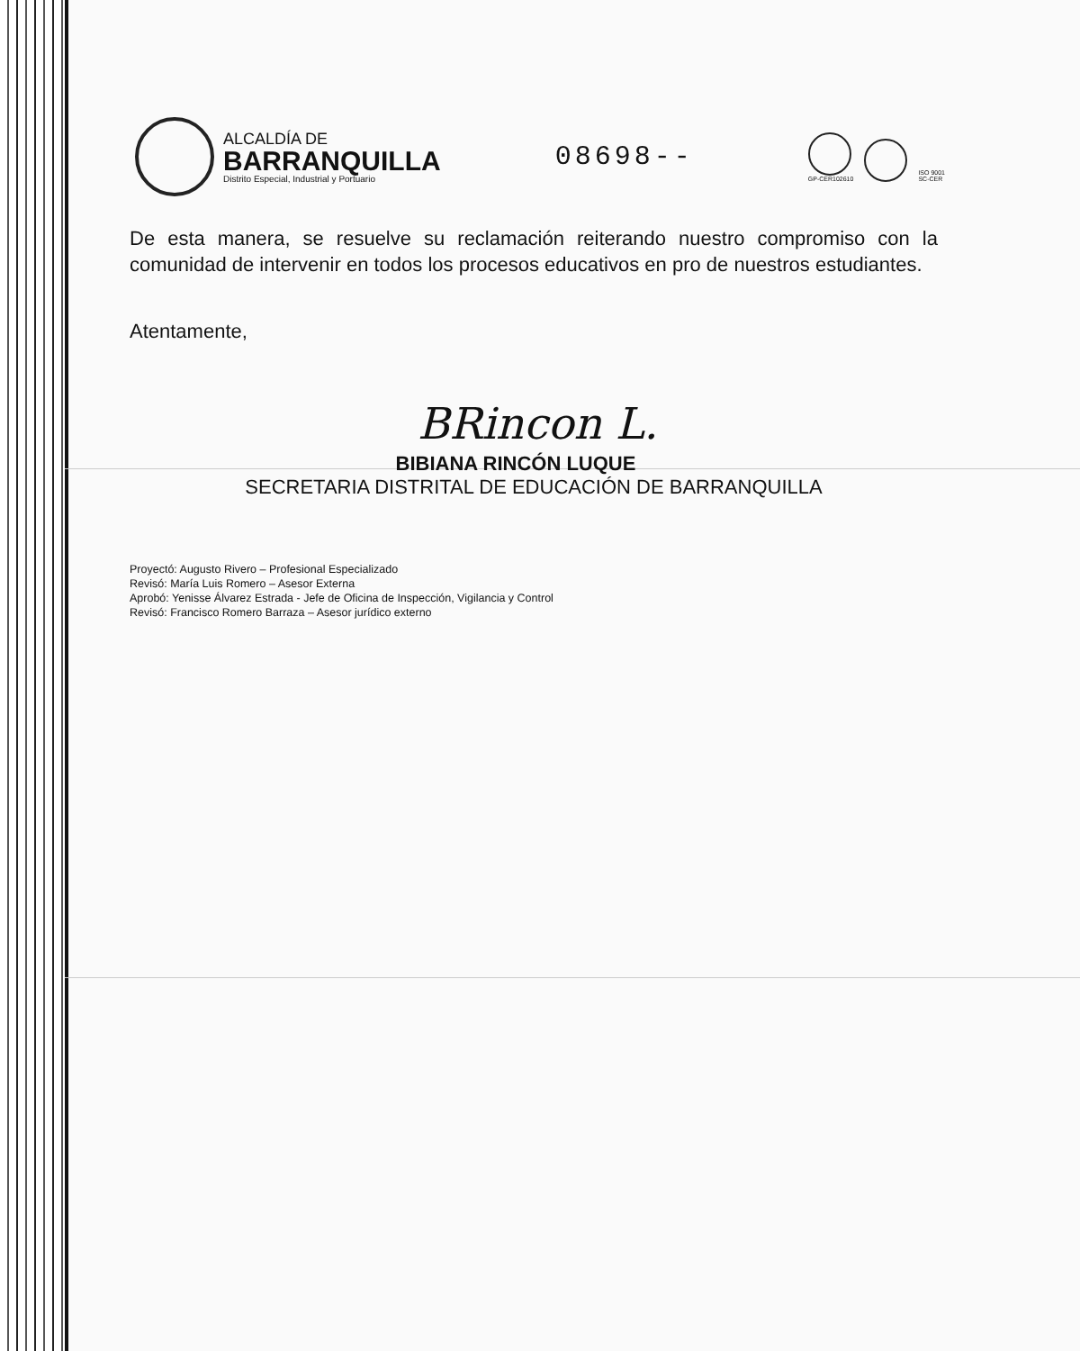ALCALDÍA DE
BARRANQUILLA
Distrito Especial, Industrial y Portuario
08698--
GP-CER102610
ISO 9001
SC-CER
De esta manera, se resuelve su reclamación reiterando nuestro compromiso con la comunidad de intervenir en todos los procesos educativos en pro de nuestros estudiantes.
Atentamente,
BRincon L.
BIBIANA RINCÓN LUQUE
SECRETARIA DISTRITAL DE EDUCACIÓN DE BARRANQUILLA
Proyectó: Augusto Rivero – Profesional Especializado
Revisó: María Luis Romero – Asesor Externa
Aprobó: Yenisse Álvarez Estrada - Jefe de Oficina de Inspección, Vigilancia y Control
Revisó: Francisco Romero Barraza – Asesor jurídico externo